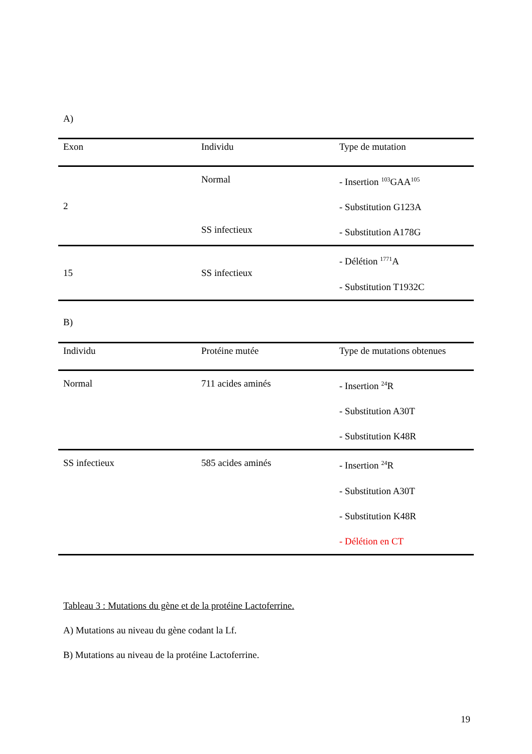A)
| Exon | Individu | Type de mutation |
| --- | --- | --- |
| 2 | Normal SS infectieux | - Insertion <sup>103</sup>GAA<sup>105</sup> - Substitution G123A - Substitution A178G |
| 15 | SS infectieux | - Délétion <sup>1771</sup>A - Substitution T1932C |
B)
| Individu | Protéine mutée | Type de mutations obtenues |
| --- | --- | --- |
| Normal | 711 acides aminés | - Insertion <sup>24</sup>R - Substitution A30T - Substitution K48R |
| SS infectieux | 585 acides aminés | - Insertion <sup>24</sup>R - Substitution A30T - Substitution K48R - Délétion en CT |
Tableau 3 : Mutations du gène et de la protéine Lactoferrine.
A) Mutations au niveau du gène codant la Lf.
B) Mutations au niveau de la protéine Lactoferrine.
19